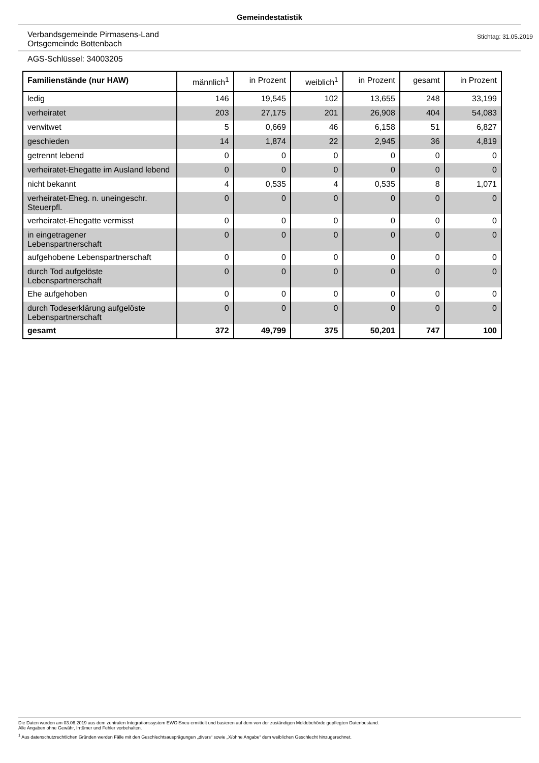Gemeindestatistik
Verbandsgemeinde Pirmasens-Land
Ortsgemeinde Bottenbach
Stichtag: 31.05.2019
AGS-Schlüssel: 34003205
| Familienstände (nur HAW) | männlich<sup>1</sup> | in Prozent | weiblich<sup>1</sup> | in Prozent | gesamt | in Prozent |
| --- | --- | --- | --- | --- | --- | --- |
| ledig | 146 | 19,545 | 102 | 13,655 | 248 | 33,199 |
| verheiratet | 203 | 27,175 | 201 | 26,908 | 404 | 54,083 |
| verwitwet | 5 | 0,669 | 46 | 6,158 | 51 | 6,827 |
| geschieden | 14 | 1,874 | 22 | 2,945 | 36 | 4,819 |
| getrennt lebend | 0 | 0 | 0 | 0 | 0 | 0 |
| verheiratet-Ehegatte im Ausland lebend | 0 | 0 | 0 | 0 | 0 | 0 |
| nicht bekannt | 4 | 0,535 | 4 | 0,535 | 8 | 1,071 |
| verheiratet-Eheg. n. uneingeschr. Steuerpfl. | 0 | 0 | 0 | 0 | 0 | 0 |
| verheiratet-Ehegatte vermisst | 0 | 0 | 0 | 0 | 0 | 0 |
| in eingetragener Lebenspartnerschaft | 0 | 0 | 0 | 0 | 0 | 0 |
| aufgehobene Lebenspartnerschaft | 0 | 0 | 0 | 0 | 0 | 0 |
| durch Tod aufgelöste Lebenspartnerschaft | 0 | 0 | 0 | 0 | 0 | 0 |
| Ehe aufgehoben | 0 | 0 | 0 | 0 | 0 | 0 |
| durch Todeserklärung aufgelöste Lebenspartnerschaft | 0 | 0 | 0 | 0 | 0 | 0 |
| gesamt | 372 | 49,799 | 375 | 50,201 | 747 | 100 |
Die Daten wurden am 03.06.2019 aus dem zentralen Integrationssystem EWOISneu ermittelt und basieren auf dem von der zuständigen Meldebehörde gepflegten Datenbestand.
Alle Angaben ohne Gewähr, Irrtümer und Fehler vorbehalten.
<sup>1</sup> Aus datenschutzrechtlichen Gründen werden Fälle mit den Geschlechtsausprägungen „divers“ sowie „X/ohne Angabe“ dem weiblichen Geschlecht hinzugerechnet.